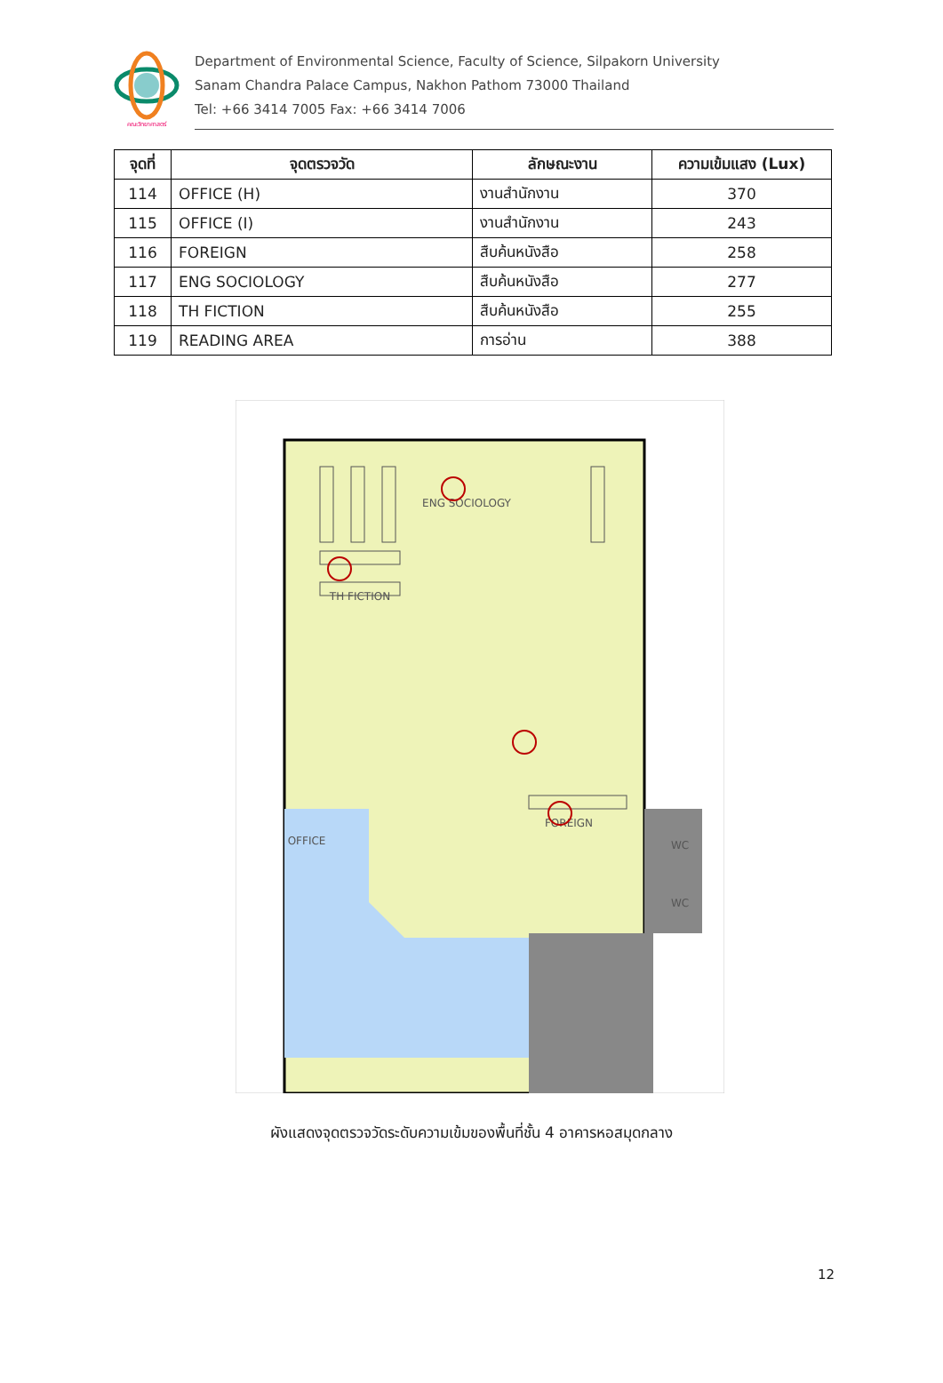คณะวิทยาศาสตร์
Department of Environmental Science, Faculty of Science, Silpakorn University
Sanam Chandra Palace Campus, Nakhon Pathom 73000 Thailand
Tel: +66 3414 7005 Fax: +66 3414 7006
| จุดที่ | จุดตรวจวัด | ลักษณะงาน | ความเข้มแสง (Lux) |
| --- | --- | --- | --- |
| 114 | OFFICE (H) | งานสำนักงาน | 370 |
| 115 | OFFICE (I) | งานสำนักงาน | 243 |
| 116 | FOREIGN | สืบค้นหนังสือ | 258 |
| 117 | ENG SOCIOLOGY | สืบค้นหนังสือ | 277 |
| 118 | TH FICTION | สืบค้นหนังสือ | 255 |
| 119 | READING AREA | การอ่าน | 388 |
ENG SOCIOLOGY
TH FICTION
FOREIGN
OFFICE
WC
WC
ผังแสดงจุดตรวจวัดระดับความเข้มของพื้นที่ชั้น 4 อาคารหอสมุดกลาง
12